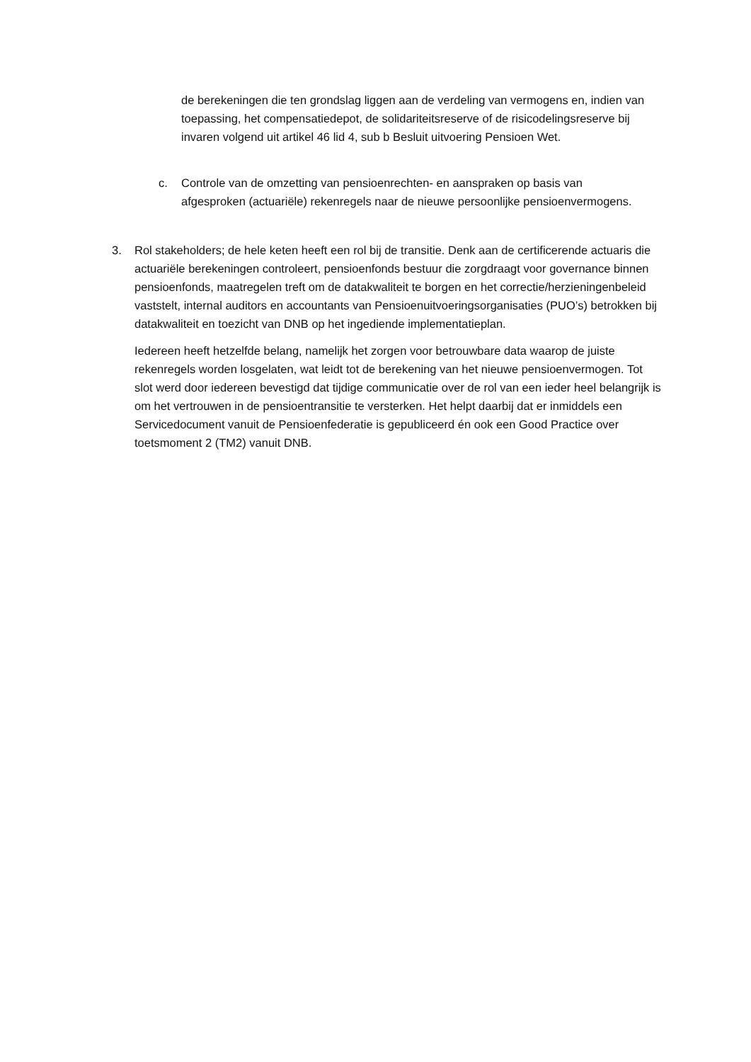de berekeningen die ten grondslag liggen aan de verdeling van vermogens en, indien van toepassing, het compensatiedepot, de solidariteitsreserve of de risicodelingsreserve bij invaren volgend uit artikel 46 lid 4, sub b Besluit uitvoering Pensioen Wet.
c. Controle van de omzetting van pensioenrechten- en aanspraken op basis van afgesproken (actuariële) rekenregels naar de nieuwe persoonlijke pensioenvermogens.
3. Rol stakeholders; de hele keten heeft een rol bij de transitie. Denk aan de certificerende actuaris die actuariële berekeningen controleert, pensioenfonds bestuur die zorgdraagt voor governance binnen pensioenfonds, maatregelen treft om de datakwaliteit te borgen en het correctie/herzieningenbeleid vaststelt, internal auditors en accountants van Pensioenuitvoeringsorganisaties (PUO’s) betrokken bij datakwaliteit en toezicht van DNB op het ingediende implementatieplan.
Iedereen heeft hetzelfde belang, namelijk het zorgen voor betrouwbare data waarop de juiste rekenregels worden losgelaten, wat leidt tot de berekening van het nieuwe pensioenvermogen. Tot slot werd door iedereen bevestigd dat tijdige communicatie over de rol van een ieder heel belangrijk is om het vertrouwen in de pensioentransitie te versterken. Het helpt daarbij dat er inmiddels een Servicedocument vanuit de Pensioenfederatie is gepubliceerd én ook een Good Practice over toetsmoment 2 (TM2) vanuit DNB.